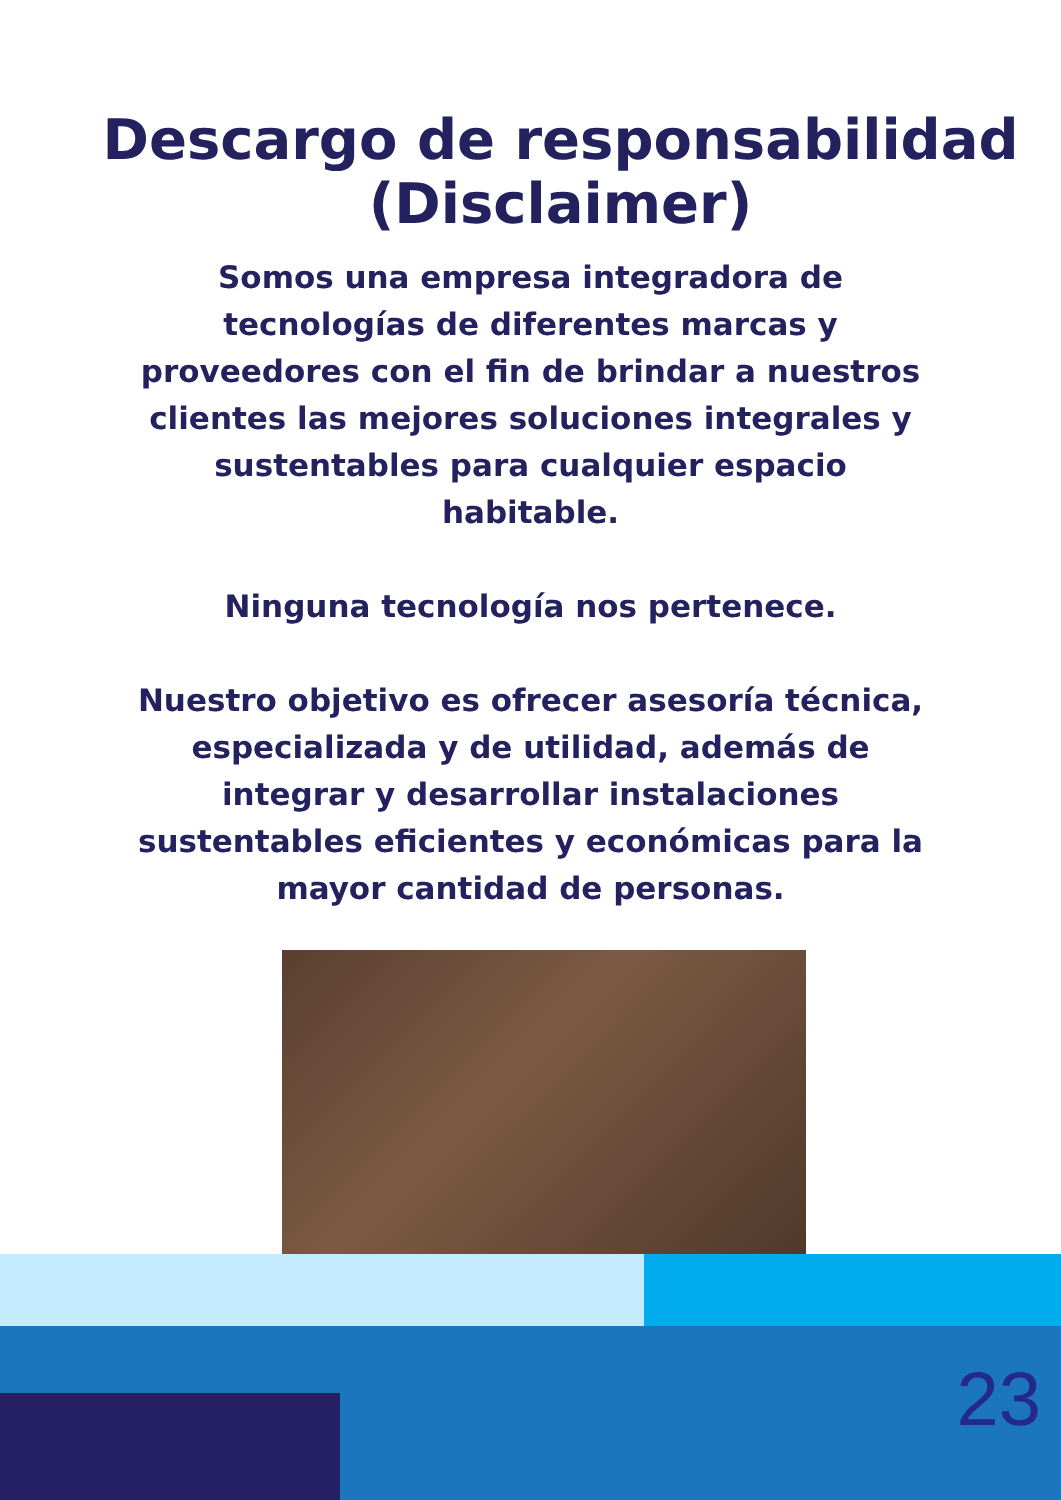Descargo de responsabilidad
(Disclaimer)
Somos una empresa integradora de tecnologías de diferentes marcas y proveedores con el fin de brindar a nuestros clientes las mejores soluciones integrales y sustentables para cualquier espacio habitable.
Ninguna tecnología nos pertenece.
Nuestro objetivo es ofrecer asesoría técnica, especializada y de utilidad, además de integrar y desarrollar instalaciones sustentables eficientes y económicas para la mayor cantidad de personas.
23